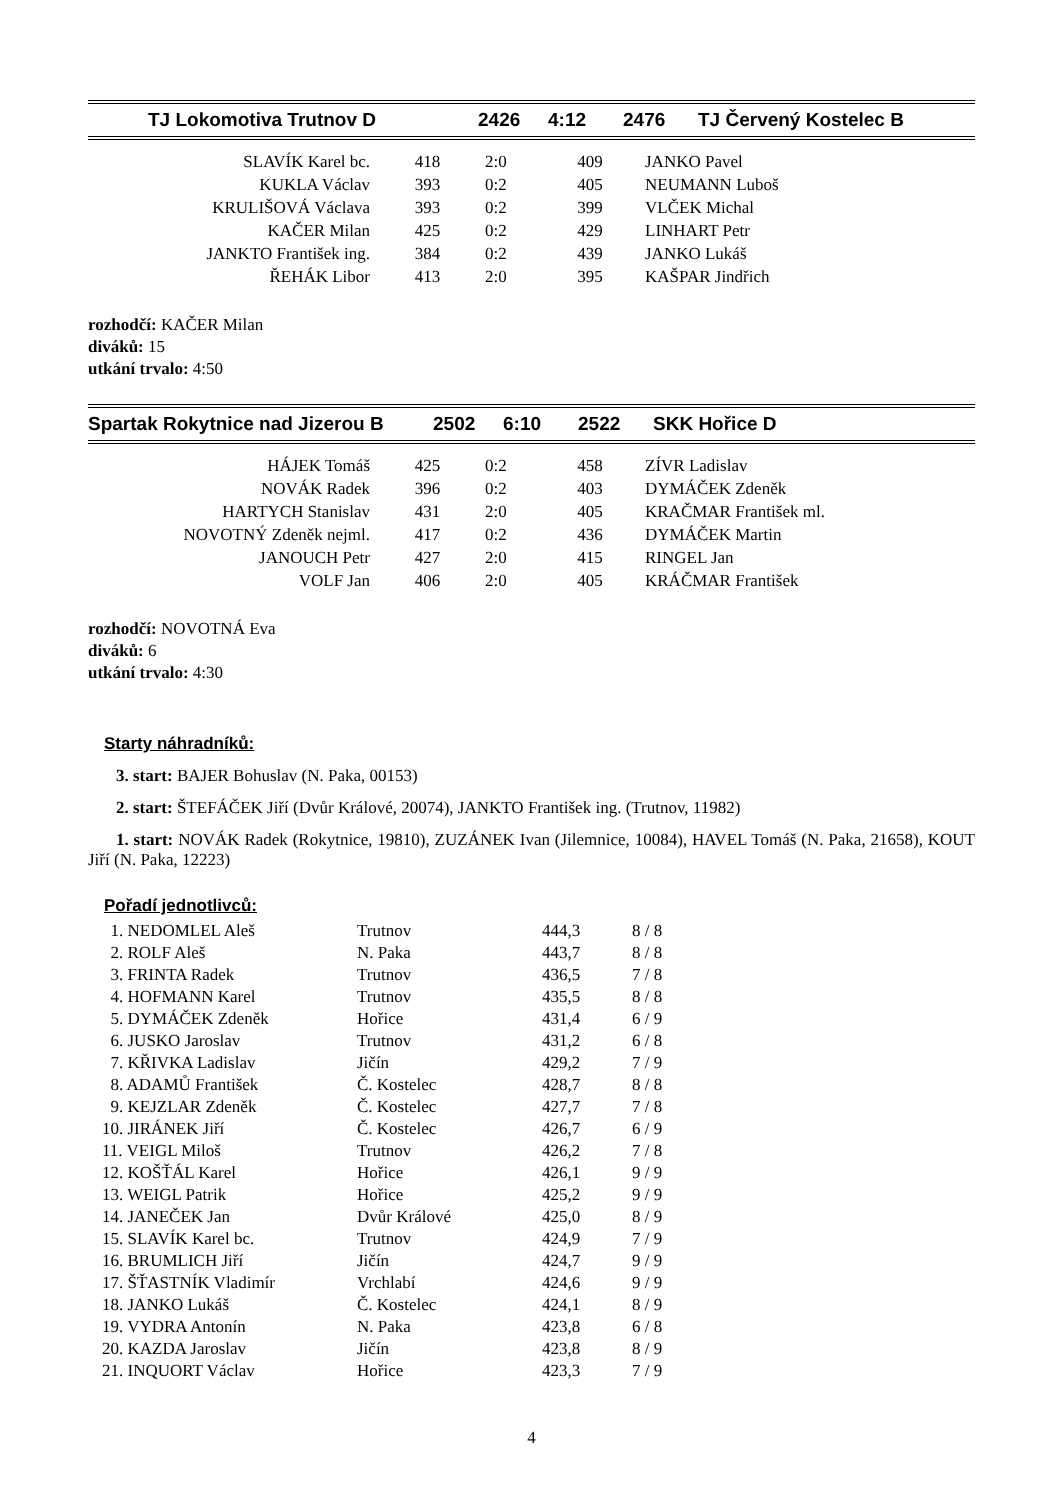| TJ Lokomotiva Trutnov D | 2426 | 4:12 | 2476 | TJ Červený Kostelec B |
| SLAVÍK Karel bc. | 418 | 2:0 | 409 | JANKO Pavel |
| KUKLA Václav | 393 | 0:2 | 405 | NEUMANN Luboš |
| KRULIŠOVÁ Václava | 393 | 0:2 | 399 | VLČEK Michal |
| KAČER Milan | 425 | 0:2 | 429 | LINHART Petr |
| JANKTO František ing. | 384 | 0:2 | 439 | JANKO Lukáš |
| ŘEHÁK Libor | 413 | 2:0 | 395 | KAŠPAR Jindřich |
rozhodčí: KAČER Milan
diváků: 15
utkání trvalo: 4:50
| Spartak Rokytnice nad Jizerou B | 2502 | 6:10 | 2522 | SKK Hořice D |
| HÁJEK Tomáš | 425 | 0:2 | 458 | ZÍVR Ladislav |
| NOVÁK Radek | 396 | 0:2 | 403 | DYMÁČEK Zdeněk |
| HARTYCH Stanislav | 431 | 2:0 | 405 | KRAČMAR František ml. |
| NOVOTNÝ Zdeněk nejml. | 417 | 0:2 | 436 | DYMÁČEK Martin |
| JANOUCH Petr | 427 | 2:0 | 415 | RINGEL Jan |
| VOLF Jan | 406 | 2:0 | 405 | KRÁČMAR František |
rozhodčí: NOVOTNÁ Eva
diváků: 6
utkání trvalo: 4:30
Starty náhradníků:
3. start: BAJER Bohuslav (N. Paka, 00153)
2. start: ŠTEFÁČEK Jiří (Dvůr Králové, 20074), JANKTO František ing. (Trutnov, 11982)
1. start: NOVÁK Radek (Rokytnice, 19810), ZUZÁNEK Ivan (Jilemnice, 10084), HAVEL Tomáš (N. Paka, 21658), KOUT Jiří (N. Paka, 12223)
Pořadí jednotlivců:
| 1. NEDOMLEL Aleš | Trutnov | 444,3 | 8 / 8 |
| 2. ROLF Aleš | N. Paka | 443,7 | 8 / 8 |
| 3. FRINTA Radek | Trutnov | 436,5 | 7 / 8 |
| 4. HOFMANN Karel | Trutnov | 435,5 | 8 / 8 |
| 5. DYMÁČEK Zdeněk | Hořice | 431,4 | 6 / 9 |
| 6. JUSKO Jaroslav | Trutnov | 431,2 | 6 / 8 |
| 7. KŘIVKA Ladislav | Jičín | 429,2 | 7 / 9 |
| 8. ADAMŮ František | Č. Kostelec | 428,7 | 8 / 8 |
| 9. KEJZLAR Zdeněk | Č. Kostelec | 427,7 | 7 / 8 |
| 10. JIRÁNEK Jiří | Č. Kostelec | 426,7 | 6 / 9 |
| 11. VEIGL Miloš | Trutnov | 426,2 | 7 / 8 |
| 12. KOŠŤÁL Karel | Hořice | 426,1 | 9 / 9 |
| 13. WEIGL Patrik | Hořice | 425,2 | 9 / 9 |
| 14. JANEČEK Jan | Dvůr Králové | 425,0 | 8 / 9 |
| 15. SLAVÍK Karel bc. | Trutnov | 424,9 | 7 / 9 |
| 16. BRUMLICH Jiří | Jičín | 424,7 | 9 / 9 |
| 17. ŠŤASTNÍK Vladimír | Vrchlabí | 424,6 | 9 / 9 |
| 18. JANKO Lukáš | Č. Kostelec | 424,1 | 8 / 9 |
| 19. VYDRA Antonín | N. Paka | 423,8 | 6 / 8 |
| 20. KAZDA Jaroslav | Jičín | 423,8 | 8 / 9 |
| 21. INQUORT Václav | Hořice | 423,3 | 7 / 9 |
4